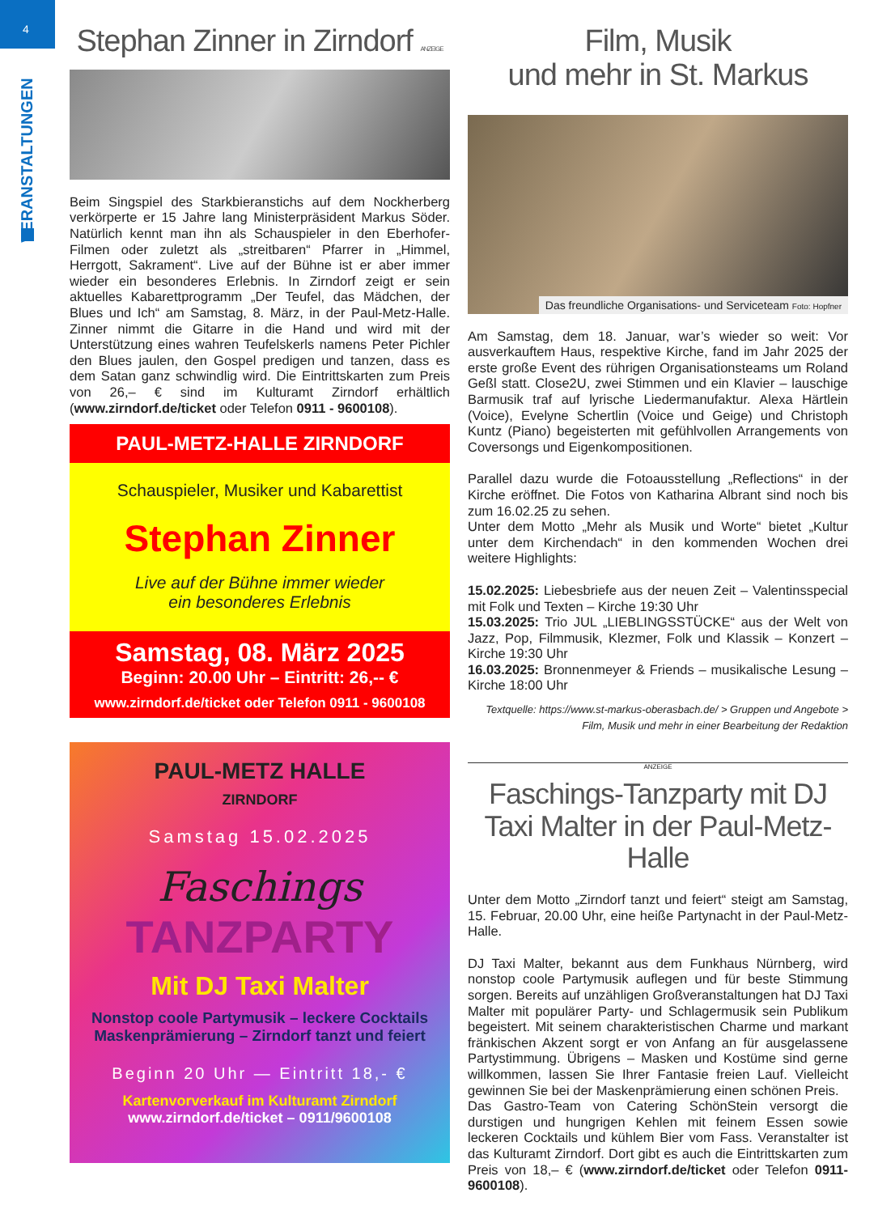4
VERANSTALTUNGEN
Stephan Zinner in Zirndorf ANZEIGE
Beim Singspiel des Starkbieranstichs auf dem Nockherberg verkörperte er 15 Jahre lang Ministerpräsident Markus Söder. Natürlich kennt man ihn als Schauspieler in den Eberhofer-Filmen oder zuletzt als „streitbaren“ Pfarrer in „Himmel, Herrgott, Sakrament“. Live auf der Bühne ist er aber immer wieder ein besonderes Erlebnis. In Zirndorf zeigt er sein aktuelles Kabarettprogramm „Der Teufel, das Mädchen, der Blues und Ich“ am Samstag, 8. März, in der Paul-Metz-Halle. Zinner nimmt die Gitarre in die Hand und wird mit der Unterstützung eines wahren Teufelskerls namens Peter Pichler den Blues jaulen, den Gospel predigen und tanzen, dass es dem Satan ganz schwindlig wird. Die Eintrittskarten zum Preis von 26,– € sind im Kulturamt Zirndorf erhältlich (www.zirndorf.de/ticket oder Telefon 0911 - 9600108).
PAUL-METZ-HALLE ZIRNDORF
Schauspieler, Musiker und Kabarettist
Stephan Zinner
Live auf der Bühne immer wieder
ein besonderes Erlebnis
Samstag, 08. März 2025
Beginn: 20.00 Uhr – Eintritt: 26,-- €
www.zirndorf.de/ticket oder Telefon 0911 - 9600108
PAUL-METZ HALLE
ZIRNDORF
Samstag 15.02.2025
Faschings
TANZPARTY
Mit DJ Taxi Malter
Nonstop coole Partymusik – leckere Cocktails
Maskenprämierung – Zirndorf tanzt und feiert
Beginn 20 Uhr — Eintritt 18,- €
Kartenvorverkauf im Kulturamt Zirndorf
www.zirndorf.de/ticket – 0911/9600108
Film, Musik
und mehr in St. Markus
Das freundliche Organisations- und Serviceteam Foto: Hopfner
Am Samstag, dem 18. Januar, war’s wieder so weit: Vor ausverkauftem Haus, respektive Kirche, fand im Jahr 2025 der erste große Event des rührigen Organisationsteams um Roland Geßl statt. Close2U, zwei Stimmen und ein Klavier – lauschige Barmusik traf auf lyrische Liedermanufaktur. Alexa Härtlein (Voice), Evelyne Schertlin (Voice und Geige) und Christoph Kuntz (Piano) begeisterten mit gefühlvollen Arrangements von Coversongs und Eigenkompositionen.
Parallel dazu wurde die Fotoausstellung „Reflections“ in der Kirche eröffnet. Die Fotos von Katharina Albrant sind noch bis zum 16.02.25 zu sehen.
Unter dem Motto „Mehr als Musik und Worte“ bietet „Kultur unter dem Kirchendach“ in den kommenden Wochen drei weitere Highlights:
15.02.2025: Liebesbriefe aus der neuen Zeit – Valentinsspecial mit Folk und Texten – Kirche 19:30 Uhr
15.03.2025: Trio JUL „LIEBLINGSSTÜCKE“ aus der Welt von Jazz, Pop, Filmmusik, Klezmer, Folk und Klassik – Konzert – Kirche 19:30 Uhr
16.03.2025: Bronnenmeyer & Friends – musikalische Lesung – Kirche 18:00 Uhr
Textquelle: https://www.st-markus-oberasbach.de/ > Gruppen und Angebote > Film, Musik und mehr in einer Bearbeitung der Redaktion
ANZEIGE
Faschings-Tanzparty mit DJ Taxi Malter in der Paul-Metz-Halle
Unter dem Motto „Zirndorf tanzt und feiert“ steigt am Samstag, 15. Februar, 20.00 Uhr, eine heiße Partynacht in der Paul-Metz-Halle.
DJ Taxi Malter, bekannt aus dem Funkhaus Nürnberg, wird nonstop coole Partymusik auflegen und für beste Stimmung sorgen. Bereits auf unzähligen Großveranstaltungen hat DJ Taxi Malter mit populärer Party- und Schlagermusik sein Publikum begeistert. Mit seinem charakteristischen Charme und markant fränkischen Akzent sorgt er von Anfang an für ausgelassene Partystimmung. Übrigens – Masken und Kostüme sind gerne willkommen, lassen Sie Ihrer Fantasie freien Lauf. Vielleicht gewinnen Sie bei der Maskenprämierung einen schönen Preis.
Das Gastro-Team von Catering SchönStein versorgt die durstigen und hungrigen Kehlen mit feinem Essen sowie leckeren Cocktails und kühlem Bier vom Fass. Veranstalter ist das Kulturamt Zirndorf. Dort gibt es auch die Eintrittskarten zum Preis von 18,– € (www.zirndorf.de/ticket oder Telefon 0911-9600108).